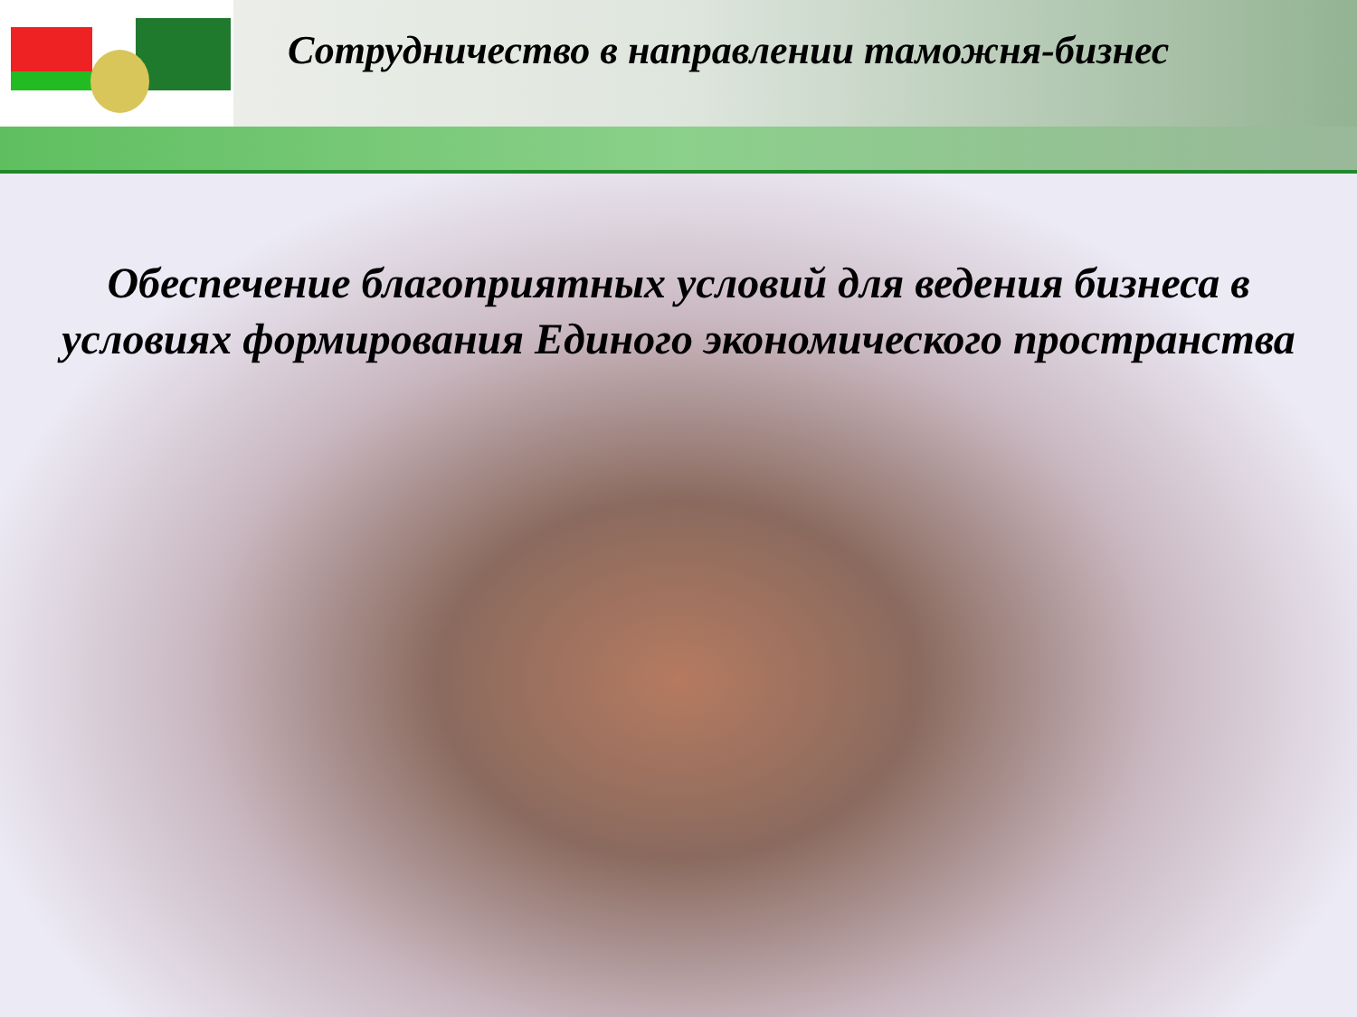Сотрудничество в направлении таможня-бизнес
Обеспечение благоприятных условий для ведения бизнеса в условиях формирования Единого экономического пространства